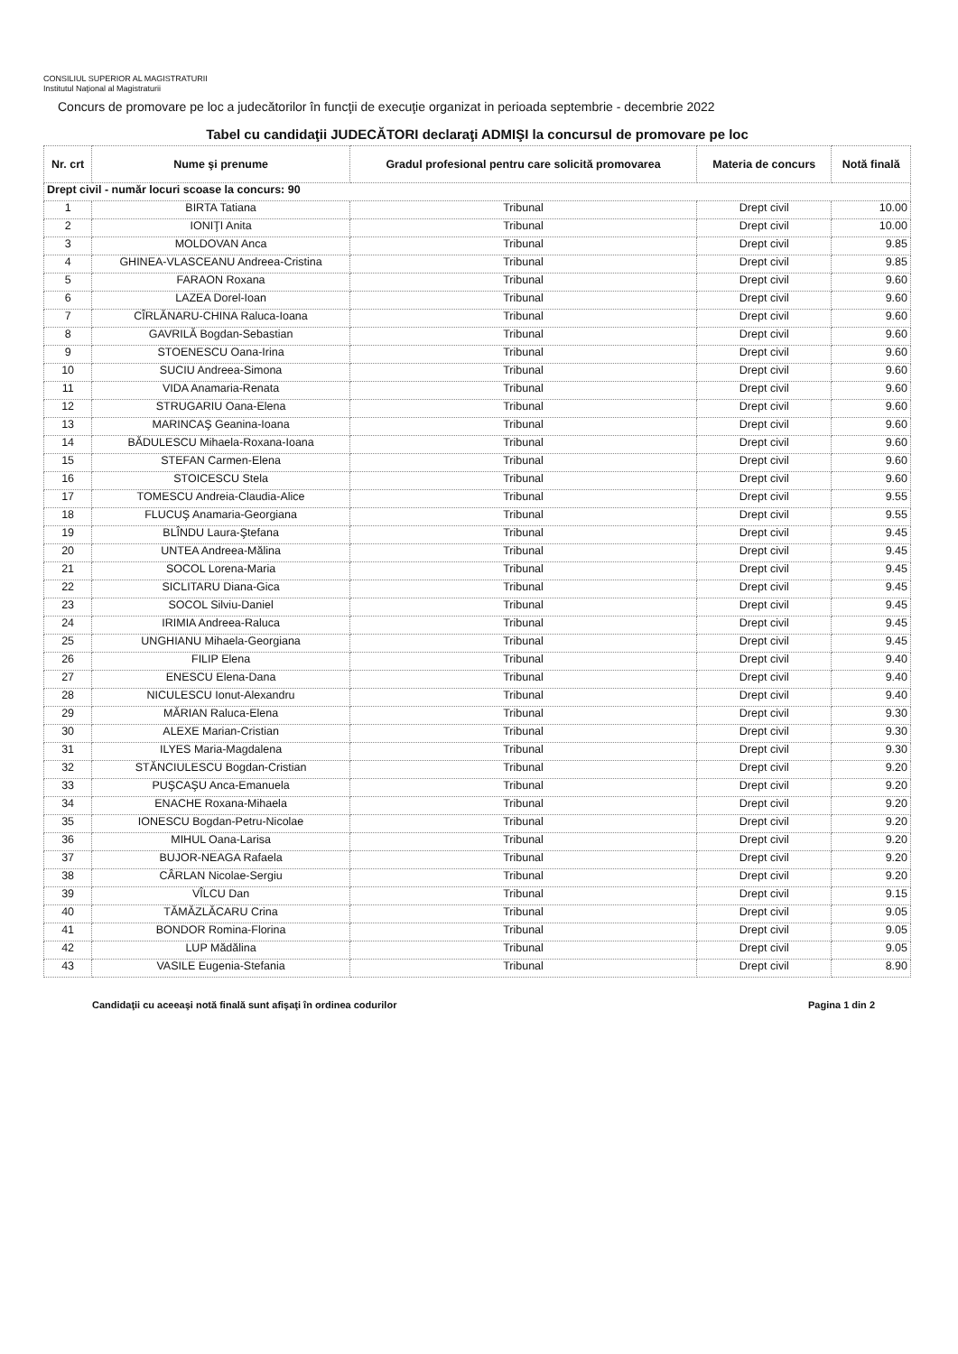CONSILIUL SUPERIOR AL MAGISTRATURII
Institutul Naţional al Magistraturii
Concurs de promovare pe loc a judecătorilor în funcţii de execuţie organizat in perioada septembrie - decembrie 2022
Tabel cu candidaţii JUDECĂTORI declaraţi ADMIŞI la concursul de promovare pe loc
| Nr. crt | Nume şi prenume | Gradul profesional pentru care solicită promovarea | Materia de concurs | Notă finală |
| --- | --- | --- | --- | --- |
| Drept civil - număr locuri scoase la concurs: 90 | | | | |
| 1 | BIRTA Tatiana | Tribunal | Drept civil | 10.00 |
| 2 | IONIŢI Anita | Tribunal | Drept civil | 10.00 |
| 3 | MOLDOVAN Anca | Tribunal | Drept civil | 9.85 |
| 4 | GHINEA-VLASCEANU Andreea-Cristina | Tribunal | Drept civil | 9.85 |
| 5 | FARAON Roxana | Tribunal | Drept civil | 9.60 |
| 6 | LAZEA Dorel-Ioan | Tribunal | Drept civil | 9.60 |
| 7 | CÎRLĂNARU-CHINA Raluca-Ioana | Tribunal | Drept civil | 9.60 |
| 8 | GAVRILĂ Bogdan-Sebastian | Tribunal | Drept civil | 9.60 |
| 9 | STOENESCU Oana-Irina | Tribunal | Drept civil | 9.60 |
| 10 | SUCIU Andreea-Simona | Tribunal | Drept civil | 9.60 |
| 11 | VIDA Anamaria-Renata | Tribunal | Drept civil | 9.60 |
| 12 | STRUGARIU Oana-Elena | Tribunal | Drept civil | 9.60 |
| 13 | MARINCAŞ Geanina-Ioana | Tribunal | Drept civil | 9.60 |
| 14 | BĂDULESCU Mihaela-Roxana-Ioana | Tribunal | Drept civil | 9.60 |
| 15 | STEFAN Carmen-Elena | Tribunal | Drept civil | 9.60 |
| 16 | STOICESCU Stela | Tribunal | Drept civil | 9.60 |
| 17 | TOMESCU Andreia-Claudia-Alice | Tribunal | Drept civil | 9.55 |
| 18 | FLUCUŞ Anamaria-Georgiana | Tribunal | Drept civil | 9.55 |
| 19 | BLÎNDU Laura-Ştefana | Tribunal | Drept civil | 9.45 |
| 20 | UNTEA Andreea-Mălina | Tribunal | Drept civil | 9.45 |
| 21 | SOCOL Lorena-Maria | Tribunal | Drept civil | 9.45 |
| 22 | SICLITARU Diana-Gica | Tribunal | Drept civil | 9.45 |
| 23 | SOCOL Silviu-Daniel | Tribunal | Drept civil | 9.45 |
| 24 | IRIMIA Andreea-Raluca | Tribunal | Drept civil | 9.45 |
| 25 | UNGHIANU Mihaela-Georgiana | Tribunal | Drept civil | 9.45 |
| 26 | FILIP Elena | Tribunal | Drept civil | 9.40 |
| 27 | ENESCU Elena-Dana | Tribunal | Drept civil | 9.40 |
| 28 | NICULESCU Ionut-Alexandru | Tribunal | Drept civil | 9.40 |
| 29 | MĂRIAN Raluca-Elena | Tribunal | Drept civil | 9.30 |
| 30 | ALEXE Marian-Cristian | Tribunal | Drept civil | 9.30 |
| 31 | ILYES Maria-Magdalena | Tribunal | Drept civil | 9.30 |
| 32 | STĂNCIULESCU Bogdan-Cristian | Tribunal | Drept civil | 9.20 |
| 33 | PUŞCAŞU Anca-Emanuela | Tribunal | Drept civil | 9.20 |
| 34 | ENACHE Roxana-Mihaela | Tribunal | Drept civil | 9.20 |
| 35 | IONESCU Bogdan-Petru-Nicolae | Tribunal | Drept civil | 9.20 |
| 36 | MIHUL Oana-Larisa | Tribunal | Drept civil | 9.20 |
| 37 | BUJOR-NEAGA Rafaela | Tribunal | Drept civil | 9.20 |
| 38 | CÂRLAN Nicolae-Sergiu | Tribunal | Drept civil | 9.20 |
| 39 | VÎLCU Dan | Tribunal | Drept civil | 9.15 |
| 40 | TĂMĂZLĂCARU Crina | Tribunal | Drept civil | 9.05 |
| 41 | BONDOR Romina-Florina | Tribunal | Drept civil | 9.05 |
| 42 | LUP Mădălina | Tribunal | Drept civil | 9.05 |
| 43 | VASILE Eugenia-Stefania | Tribunal | Drept civil | 8.90 |
Candidaţii cu aceeaşi notă finală sunt afişaţi în ordinea codurilor Pagina 1 din 2